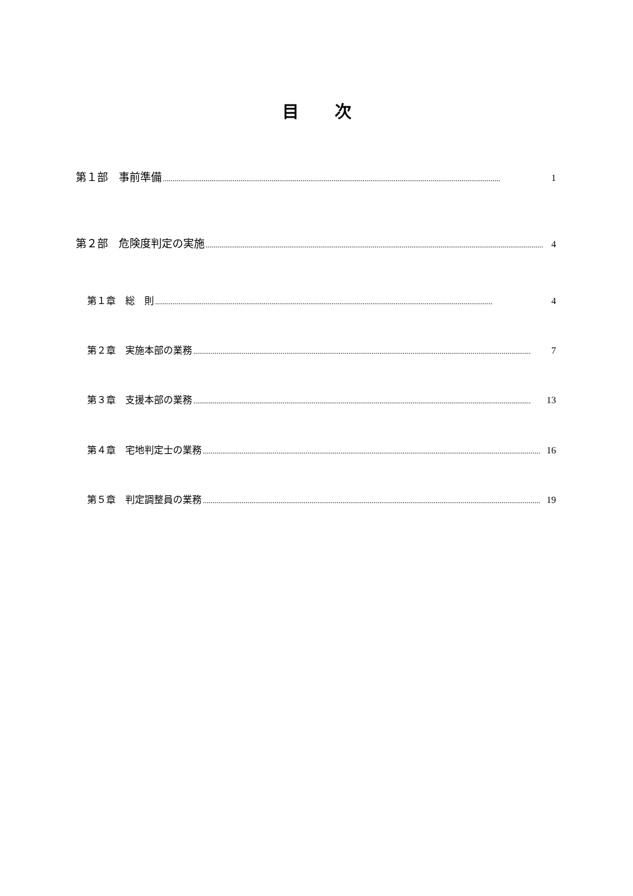目次
第１部　事前準備.............................................................................................................................................................................. 1
第２部　危険度判定の実施.............................................................................................................................................................................. 4
第１章　総　則.............................................................................................................................................................................. 4
第２章　実施本部の業務.............................................................................................................................................................................. 7
第３章　支援本部の業務.............................................................................................................................................................................. 13
第４章　宅地判定士の業務.............................................................................................................................................................................. 16
第５章　判定調整員の業務.............................................................................................................................................................................. 19